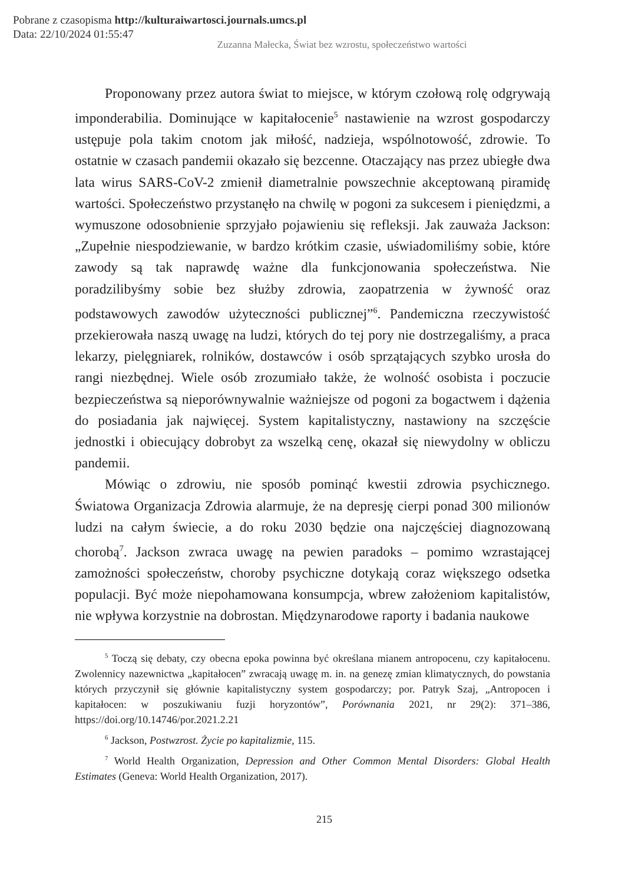Pobrane z czasopisma http://kulturaiwartosci.journals.umcs.pl
Data: 22/10/2024 01:55:47
Zuzanna Małecka, Świat bez wzrostu, społeczeństwo wartości
Proponowany przez autora świat to miejsce, w którym czołową rolę odgrywają imponderabilia. Dominujące w kapitałocenie<sup>5</sup> nastawienie na wzrost gospodarczy ustępuje pola takim cnotom jak miłość, nadzieja, wspólnotowość, zdrowie. To ostatnie w czasach pandemii okazało się bezcenne. Otaczający nas przez ubiegłe dwa lata wirus SARS-CoV-2 zmienił diametralnie powszechnie akceptowaną piramidę wartości. Społeczeństwo przystanęło na chwilę w pogoni za sukcesem i pieniędzmi, a wymuszone odosobnienie sprzyjało pojawieniu się refleksji. Jak zauważa Jackson: „Zupełnie niespodziewanie, w bardzo krótkim czasie, uświadomiliśmy sobie, które zawody są tak naprawdę ważne dla funkcjonowania społeczeństwa. Nie poradzilibyśmy sobie bez służby zdrowia, zaopatrzenia w żywność oraz podstawowych zawodów użyteczności publicznej”<sup>6</sup>. Pandemiczna rzeczywistość przekierowała naszą uwagę na ludzi, których do tej pory nie dostrzegaliśmy, a praca lekarzy, pielęgniarek, rolników, dostawców i osób sprzątających szybko urosła do rangi niezbędnej. Wiele osób zrozumiało także, że wolność osobista i poczucie bezpieczeństwa są nieporównywalnie ważniejsze od pogoni za bogactwem i dążenia do posiadania jak najwięcej. System kapitalistyczny, nastawiony na szczęście jednostki i obiecujący dobrobyt za wszelką cenę, okazał się niewydolny w obliczu pandemii.
Mówiąc o zdrowiu, nie sposób pominąć kwestii zdrowia psychicznego. Światowa Organizacja Zdrowia alarmuje, że na depresję cierpi ponad 300 milionów ludzi na całym świecie, a do roku 2030 będzie ona najczęściej diagnozowaną chorobą<sup>7</sup>. Jackson zwraca uwagę na pewien paradoks – pomimo wzrastającej zamożności społeczeństw, choroby psychiczne dotykają coraz większego odsetka populacji. Być może niepohamowana konsumpcja, wbrew założeniom kapitalistów, nie wpływa korzystnie na dobrostan. Międzynarodowe raporty i badania naukowe
<sup>5</sup> Toczą się debaty, czy obecna epoka powinna być określana mianem antropocenu, czy kapitałocenu. Zwolennicy nazewnictwa „kapitałocen” zwracają uwagę m. in. na genezę zmian klimatycznych, do powstania których przyczynił się głównie kapitalistyczny system gospodarczy; por. Patryk Szaj, „Antropocen i kapitałocen: w poszukiwaniu fuzji horyzontów”, Porównania 2021, nr 29(2): 371–386, https://doi.org/10.14746/por.2021.2.21
<sup>6</sup> Jackson, Postwzrost. Życie po kapitalizmie, 115.
<sup>7</sup> World Health Organization, Depression and Other Common Mental Disorders: Global Health Estimates (Geneva: World Health Organization, 2017).
215